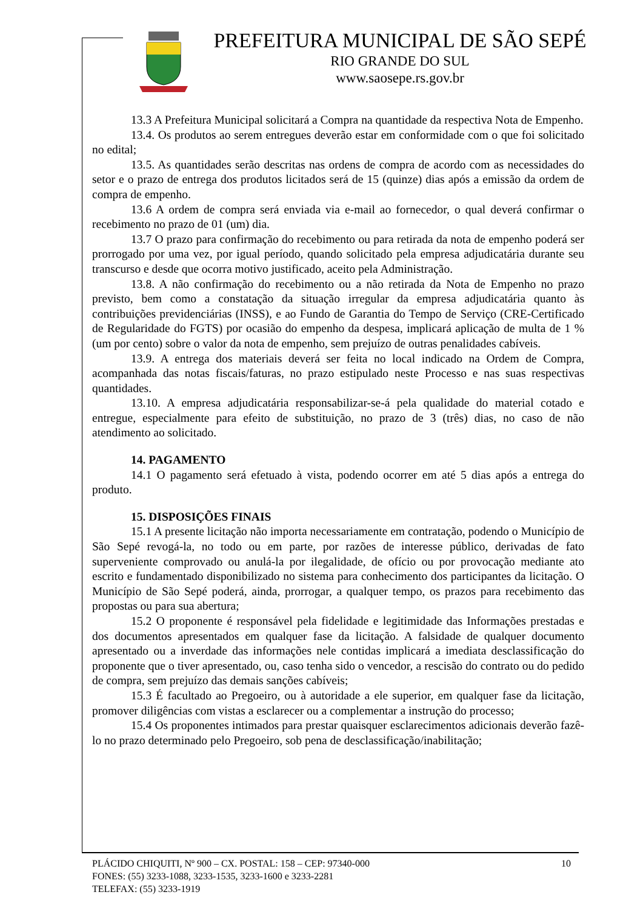PREFEITURA MUNICIPAL DE SÃO SEPÉ
RIO GRANDE DO SUL
www.saosepe.rs.gov.br
13.3 A Prefeitura Municipal solicitará a Compra na quantidade da respectiva Nota de Empenho.
13.4. Os produtos ao serem entregues deverão estar em conformidade com o que foi solicitado no edital;
13.5. As quantidades serão descritas nas ordens de compra de acordo com as necessidades do setor e o prazo de entrega dos produtos licitados será de 15 (quinze) dias após a emissão da ordem de compra de empenho.
13.6 A ordem de compra será enviada via e-mail ao fornecedor, o qual deverá confirmar o recebimento no prazo de 01 (um) dia.
13.7 O prazo para confirmação do recebimento ou para retirada da nota de empenho poderá ser prorrogado por uma vez, por igual período, quando solicitado pela empresa adjudicatária durante seu transcurso e desde que ocorra motivo justificado, aceito pela Administração.
13.8. A não confirmação do recebimento ou a não retirada da Nota de Empenho no prazo previsto, bem como a constatação da situação irregular da empresa adjudicatária quanto às contribuições previdenciárias (INSS), e ao Fundo de Garantia do Tempo de Serviço (CRE-Certificado de Regularidade do FGTS) por ocasião do empenho da despesa, implicará aplicação de multa de 1 % (um por cento) sobre o valor da nota de empenho, sem prejuízo de outras penalidades cabíveis.
13.9. A entrega dos materiais deverá ser feita no local indicado na Ordem de Compra, acompanhada das notas fiscais/faturas, no prazo estipulado neste Processo e nas suas respectivas quantidades.
13.10. A empresa adjudicatária responsabilizar-se-á pela qualidade do material cotado e entregue, especialmente para efeito de substituição, no prazo de 3 (três) dias, no caso de não atendimento ao solicitado.
14. PAGAMENTO
14.1 O pagamento será efetuado à vista, podendo ocorrer em até 5 dias após a entrega do produto.
15. DISPOSIÇÕES FINAIS
15.1 A presente licitação não importa necessariamente em contratação, podendo o Município de São Sepé revogá-la, no todo ou em parte, por razões de interesse público, derivadas de fato superveniente comprovado ou anulá-la por ilegalidade, de ofício ou por provocação mediante ato escrito e fundamentado disponibilizado no sistema para conhecimento dos participantes da licitação. O Município de São Sepé poderá, ainda, prorrogar, a qualquer tempo, os prazos para recebimento das propostas ou para sua abertura;
15.2 O proponente é responsável pela fidelidade e legitimidade das Informações prestadas e dos documentos apresentados em qualquer fase da licitação. A falsidade de qualquer documento apresentado ou a inverdade das informações nele contidas implicará a imediata desclassificação do proponente que o tiver apresentado, ou, caso tenha sido o vencedor, a rescisão do contrato ou do pedido de compra, sem prejuízo das demais sanções cabíveis;
15.3 É facultado ao Pregoeiro, ou à autoridade a ele superior, em qualquer fase da licitação, promover diligências com vistas a esclarecer ou a complementar a instrução do processo;
15.4 Os proponentes intimados para prestar quaisquer esclarecimentos adicionais deverão fazê-lo no prazo determinado pelo Pregoeiro, sob pena de desclassificação/inabilitação;
10 PLÁCIDO CHIQUITI, Nº 900 – CX. POSTAL: 158 – CEP: 97340-000
FONES: (55) 3233-1088, 3233-1535, 3233-1600 e 3233-2281
TELEFAX: (55) 3233-1919